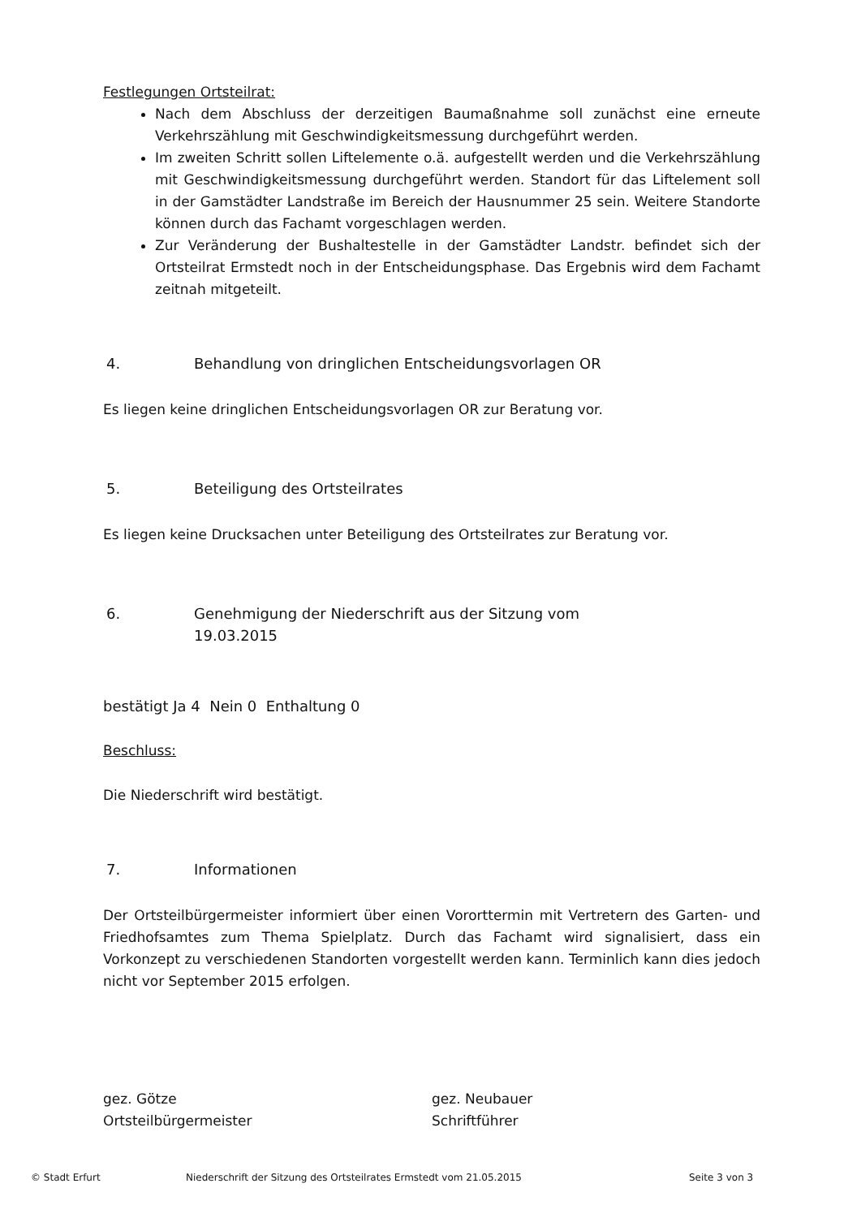Festlegungen Ortsteilrat:
Nach dem Abschluss der derzeitigen Baumaßnahme soll zunächst eine erneute Verkehrszählung mit Geschwindigkeitsmessung durchgeführt werden.
Im zweiten Schritt sollen Liftelemente o.ä. aufgestellt werden und die Verkehrszählung mit Geschwindigkeitsmessung durchgeführt werden. Standort für das Liftelement soll in der Gamstädter Landstraße im Bereich der Hausnummer 25 sein. Weitere Standorte können durch das Fachamt vorgeschlagen werden.
Zur Veränderung der Bushaltestelle in der Gamstädter Landstr. befindet sich der Ortsteilrat Ermstedt noch in der Entscheidungsphase. Das Ergebnis wird dem Fachamt zeitnah mitgeteilt.
4. Behandlung von dringlichen Entscheidungsvorlagen OR
Es liegen keine dringlichen Entscheidungsvorlagen OR zur Beratung vor.
5. Beteiligung des Ortsteilrates
Es liegen keine Drucksachen unter Beteiligung des Ortsteilrates zur Beratung vor.
6. Genehmigung der Niederschrift aus der Sitzung vom
19.03.2015
bestätigt Ja 4 Nein 0 Enthaltung 0
Beschluss:
Die Niederschrift wird bestätigt.
7. Informationen
Der Ortsteilbürgermeister informiert über einen Vororttermin mit Vertretern des Garten- und Friedhofsamtes zum Thema Spielplatz. Durch das Fachamt wird signalisiert, dass ein Vorkonzept zu verschiedenen Standorten vorgestellt werden kann. Terminlich kann dies jedoch nicht vor September 2015 erfolgen.
gez. Götze
Ortsteilbürgermeister
gez. Neubauer
Schriftführer
© Stadt Erfurt Niederschrift der Sitzung des Ortsteilrates Ermstedt vom 21.05.2015 Seite 3 von 3